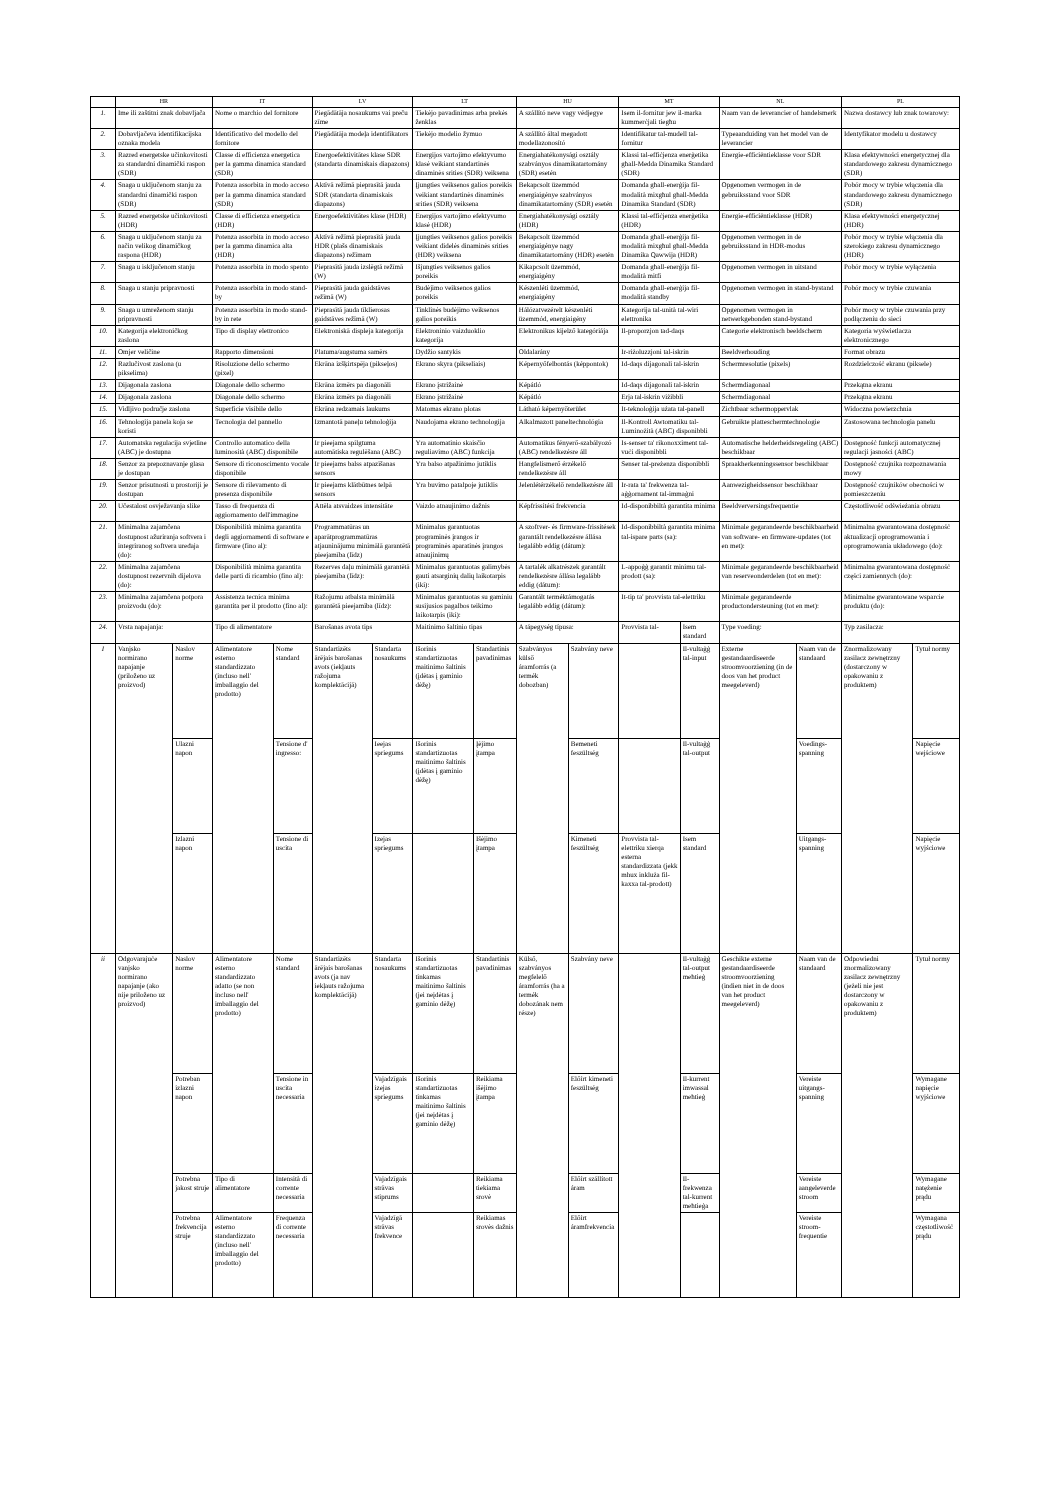| | HR | | IT | | LV | | LT | | HU | | MT | | NL | | PL | |
| --- | --- | --- | --- | --- | --- | --- | --- | --- | --- | --- | --- | --- | --- | --- | --- | --- |
| 1. | Ime ili zaštitni znak dobavljača | | Nome o marchio del fornitore | | Piegādātāja nosaukums vai preču zīme | | Tiekėjo pavadinimas arba prekės ženklas | | A szállító neve vagy védjegye | | Isem il-fornitur jew il-marka kummerċjali tiegħu | | Naam van de leverancier of handelsmerk | | Nazwa dostawcy lub znak towarowy: | |
| 2. | Dobavljačeva identifikacijska oznaka modela | | Identificativo del modello del fornitore | | Piegādātāja modeļa identifikators | | Tiekėjo modelio žymuo | | A szállító által megadott modellazonosító | | Identifikatur tal-mudell tal-fornitur | | Typeaanduiding van het model van de leverancier | | Identyfikator modelu u dostawcy | |
| 3. | Razred energetske učinkovitosti za standardni dinamički raspon (SDR) | | Classe di efficienza energetica per la gamma dinamica standard (SDR) | | Energoefektivitātes klase SDR (standarta dinamiskais diapazons) | | Energijos vartojimo efektyvumo klasė veikiant standartinės dinaminės srities (SDR) veiksena | | Energiahatékonysági osztály szabványos dinamikatartomány (SDR) esetén | | Klassi tal-effiċjenza enerġetika għall-Medda Dinamika Standard (SDR) | | Energie-efficiëntieklasse voor SDR | | Klasa efektywności energetycznej dla standardowego zakresu dynamicznego (SDR) | |
| 4. | Snaga u uključenom stanju za standardni dinamički raspon (SDR) | | Potenza assorbita in modo acceso per la gamma dinamica standard (SDR) | | Aktīvā režīmā pieprasītā jauda SDR (standarta dinamiskais diapazons) | | Įjungties veiksenos galios poreikis veikiant standartinės dinaminės srities (SDR) veiksena | | Bekapcsolt üzemmód energiaigénye szabványos dinamikatartomány (SDR) esetén | | Domanda għall-enerġija fil-modalità mixgħul għall-Medda Dinamika Standard (SDR) | | Opgenomen vermogen in de gebruiksstand voor SDR | | Pobór mocy w trybie włączenia dla standardowego zakresu dynamicznego (SDR) | |
| 5. | Razred energetske učinkovitosti (HDR) | | Classe di efficienza energetica (HDR) | | Energoefektivitātes klase (HDR) | | Energijos vartojimo efektyvumo klasė (HDR) | | Energiahatékonysági osztály (HDR) | | Klassi tal-effiċjenza enerġetika (HDR) | | Energie-efficiëntieklasse (HDR) | | Klasa efektywności energetycznej (HDR) | |
| 6. | Snaga u uključenom stanju za način velikog dinamičkog raspona (HDR) | | Potenza assorbita in modo acceso per la gamma dinamica alta (HDR) | | Aktīvā režīmā pieprasītā jauda HDR (plašs dinamiskais diapazons) režīmam | | Įjungties veiksenos galios poreikis veikiant didelės dinaminės srities (HDR) veiksena | | Bekapcsolt üzemmód energiaigénye nagy dinamikatartomány (HDR) esetén | | Domanda għall-enerġija fil-modalità mixgħul għall-Medda Dinamika Qawwija (HDR) | | Opgenomen vermogen in de gebruiksstand in HDR-modus | | Pobór mocy w trybie włączenia dla szerokiego zakresu dynamicznego (HDR) | |
| 7. | Snaga u isključenom stanju | | Potenza assorbita in modo spento | | Pieprasītā jauda izslēgtā režīmā (W) | | Išjungties veiksenos galios poreikis | | Kikapcsolt üzemmód, energiaigény | | Domanda għall-enerġija fil-modalità mitfi | | Opgenomen vermogen in uitstand | | Pobór mocy w trybie wyłączenia | |
| 8. | Snaga u stanju pripravnosti | | Potenza assorbita in modo stand-by | | Pieprasītā jauda gaidstāves režīmā (W) | | Budėjimo veiksenos galios poreikis | | Készenléti üzemmód, energiaigény | | Domanda għall-enerġija fil-modalità standby | | Opgenomen vermogen in stand-bystand | | Pobór mocy w trybie czuwania | |
| 9. | Snaga u umreženom stanju pripravnosti | | Potenza assorbita in modo stand-by in rete | | Pieprasītā jauda tīklierosas gaidstāves režīmā (W) | | Tinklinės budėjimo veiksenos galios poreikis | | Hálózatvezérelt készenléti üzemmód, energiaigény | | Kategorija tal-unità tal-wiri elettronika | | Opgenomen vermogen in netwerkgebonden stand-bystand | | Pobór mocy w trybie czuwania przy podłączeniu do sieci | |
| 10. | Kategorija elektroničkog zaslona | | Tipo di display elettronico | | Elektroniskā displeja kategorija | | Elektroninio vaizduoklio kategorija | | Elektronikus kijelző kategóriája | | Il-proporzjon tad-daqs | | Categorie elektronisch beeldscherm | | Kategoria wyświetlacza elektronicznego | |
| 11. | Omjer veličine | | Rapporto dimensioni | | Platuma/augstuma samērs | | Dydžio santykis | | Oldalarány | | Ir-riżoluzzjoni tal-iskrin | | Beeldverhouding | | Format obrazu | |
| 12. | Razlučivost zaslona (u pikselima) | | Risoluzione dello schermo (pixel) | | Ekrāna izšķirtspēja (pikseļos) | | Ekrano skyra (pikseliais) | | Képernyőfelbontás (képpontok) | | Id-daqs dijagonali tal-iskrin | | Schermresolutie (pixels) | | Rozdzielczość ekranu (piksele) | |
| 13. | Dijagonala zaslona | | Diagonale dello schermo | | Ekrāna izmērs pa diagonāli | | Ekrano įstrižainė | | Képátló | | Id-daqs dijagonali tal-iskrin | | Schermdiagonaal | | Przekątna ekranu | |
| 14. | Dijagonala zaslona | | Diagonale dello schermo | | Ekrāna izmērs pa diagonāli | | Ekrano įstrižainė | | Képátló | | Erja tal-iskrin viżibbli | | Schermdiagonaal | | Przekątna ekranu | |
| 15. | Vidljivo područje zaslona | | Superficie visibile dello | | Ekrāna redzamais laukums | | Matomas ekrano plotas | | Látható képernyőterület | | It-teknoloġija użata tal-panell | | Zichtbaar schermoppervlak | | Widoczna powierzchnia | |
| 16. | Tehnologija panela koja se koristi | | Tecnologia del pannello | | Izmantotā paneļu tehnoloģija | | Naudojama ekrano technologija | | Alkalmazott paneltechnológia | | Il-Kontroll Awtomatiku tal-Luminożità (ABC) disponibbli | | Gebruikte platteschermtechnologie | | Zastosowana technologia panelu | |
| 17. | Automatska regulacija svjetline (ABC) je dostupna | | Controllo automatico della luminosità (ABC) disponibile | | Ir pieejama spilgtuma automātiska regulēšana (ABC) | | Yra automatinio skaisčio reguliavimo (ABC) funkcija | | Automatikus fényerő-szabályozó (ABC) rendelkezésre áll | | Is-senser ta' rikonoxximent tal-vuċi disponibbli | | Automatische helderheidsregeling (ABC) beschikbaar | | Dostępność funkcji automatycznej regulacji jasności (ABC) | |
| 18. | Senzor za prepoznavanje glasa je dostupan | | Sensore di riconoscimento vocale disponibile | | Ir pieejams balss atpazīšanas sensors | | Yra balso atpažinimo jutiklis | | Hangfelismerő érzékelő rendelkezésre áll | | Senser tal-preżenza disponibbli | | Spraakherkenningssensor beschikbaar | | Dostępność czujnika rozpoznawania mowy | |
| 19. | Senzor prisutnosti u prostoriji je dostupan | | Sensore di rilevamento di presenza disponibile | | Ir pieejams klātbūtnes telpā sensors | | Yra buvimo patalpoje jutiklis | | Jelenlétérzékelő rendelkezésre áll | | Ir-rata ta' frekwenza tal-aġġornament tal-immaġni | | Aanwezigheidssensor beschikbaar | | Dostępność czujników obecności w pomieszczeniu | |
| 20. | Učestalost osvježavanja slike | | Tasso di frequenza di aggiornamento dell'immagine | | Attēla atsvaidzes intensitāte | | Vaizdo atnaujinimo dažnis | | Képfrissítési frekvencia | | Id-disponibbiltà garantita minima | | Beeldverversingsfrequentie | | Częstotliwość odświeżania obrazu | |
| 21. | Minimalna zajamčena dostupnost ažuriranja softvera i integriranog softvera uređaja (do): | | Disponibilità minima garantita degli aggiornamenti di software e firmware (fino al): | | Programmatūras un aparātprogrammatūras atjauninājumu minimālā garantētā pieejamība (līdz) | | Minimalus garantuotas programinės įrangos ir programinės aparatinės įrangos atnaujinimų | | A szoftver- és firmware-frissítések garantált rendelkezésre állása legalább eddig (dátum): | | Id-disponibbiltà garantita minima tal-ispare parts (sa): | | Minimale gegarandeerde beschikbaarheid van software- en firmware-updates (tot en met): | | Minimalna gwarantowana dostępność aktualizacji oprogramowania i oprogramowania układowego (do): | |
| 22. | Minimalna zajamčena dostupnost rezervnih dijelova (do): | | Disponibilità minima garantita delle parti di ricambio (fino al): | | Rezerves daļu minimālā garantētā pieejamība (līdz): | | Minimalus garantuotas galimybės gauti atsarginių dalių laikotarpis (iki): | | A tartalék alkatrészek garantált rendelkezésre állása legalább eddig (dátum): | | L-appoġġ garantit minimu tal-prodott (sa): | | Minimale gegarandeerde beschikbaarheid van reserveonderdelen (tot en met): | | Minimalna gwarantowana dostępność części zamiennych (do): | |
| 23. | Minimalna zajamčena potpora proizvodu (do): | | Assistenza tecnica minima garantita per il prodotto (fino al): | | Ražojumu atbalsta minimālā garantētā pieejamība (līdz): | | Minimalus garantuotas su gaminiu susijusios pagalbos teikimo laikotarpis (iki): | | Garantált terméktámogatás legalább eddig (dátum): | | It-tip ta' provvista tal-elettriku | | Minimale gegarandeerde productondersteuning (tot en met): | | Minimalne gwarantowane wsparcie produktu (do): | |
| 24. | Vrsta napajanja: | | Tipo di alimentatore | | Barošanas avota tips | | Maitinimo šaltinio tipas | | A tápegység típusa: | | Provvista tal- | Isem standard | Type voeding: | | Typ zasilacza: | |
| I | Vanjsko normirano napajanje (priloženo uz proizvod) | Naslov norme | Alimentatore esterno standardizzato (incluso nell' imballaggio del prodotto) | Nome standard | Standartizēts ārējais barošanas avots (iekļauts ražojuma komplektācijā) | Standarta nosaukums | Išorinis standartizuotas maitinimo šaltinis (įdėtas į gaminio dėžę) | Standartinis pavadinimas | Szabványos külső áramforrás (a termék dobozban) | Szabvány neve | | Il-vultaġġ tal-input | Externe gestandaardiseerde stroomvoorziening (in de doos van het product meegeleverd) | Naam van de standaard | Znormalizowany zasilacz zewnętrzny (dostarczony w opakowaniu z produktem) | Tytuł normy |
| | | Ulazni napon | | Tensione d' ingresso: | | Ieejas spriegums | Išorinis standartizuotas maitinimo šaltinis (įdėtas į gaminio dėžę) | Įėjimo įtampa | | Bemeneti feszültség | | Il-vultaġġ tal-output | | Voedings-spanning | | Napięcie wejściowe |
| | | Izlazni napon | | Tensione di uscita | | Izejas spriegums | | Išėjimo įtampa | | Kimeneti feszültség | Provvista tal-elettriku xierqa esterna standardizzata (jekk mhux inkluża fil-kaxxa tal-prodott) | Isem standard | | Uitgangs-spanning | | Napięcie wyjściowe |
| ii | Odgovarajuće vanjsko normirano napajanje (ako nije priloženo uz proizvod) | Naslov norme | Alimentatore esterno standardizzato adatto (se non incluso nell' imballaggio del prodotto) | Nome standard | Standartizēts ārējais barošanas avots (ja nav iekļauts ražojuma komplektācijā) | Standarta nosaukums | Išorinis standartizuotas tinkamas maitinimo šaltinis (jei neįdėtas į gaminio dėžę) | Standartinis pavadinimas | Külső, szabványos megfelelő áramforrás (ha a termék dobozának nem része) | Szabvány neve | | Il-vultaġġ tal-output meħtieġ | Geschikte externe gestandaardiseerde stroomvoorziening (indien niet in de doos van het product meegeleverd) | Naam van de standaard | Odpowiedni znormalizowany zasilacz zewnętrzny (jeżeli nie jest dostarczony w opakowaniu z produktem) | Tytuł normy |
| | | Potreban izlazni napon | | Tensione in uscita necessaria | | Vajadzīgais izejas spriegums | Išorinis standartizuotas tinkamas maitinimo šaltinis (jei neįdėtas į gaminio dėžę) | Reikiama išėjimo įtampa | | Előírt kimeneti feszültség | | Il-kurrent imwassal meħtieġ | | Vereiste uitgangs-spanning | | Wymagane napięcie wyjściowe |
| | | Potrebna jakost struje | Tipo di alimentatore | Intensità di corrente necessaria | | Vajadzīgais strāvas stiprums | | Reikiama tiekiama srovė | | Előírt szállított áram | | Il-frekwenza tal-kurrent meħtieġa | | Vereiste aangeleverde stroom | | Wymagane natężenie prądu |
| | | Potrebna frekvencija struje | Alimentatore esterno standardizzato (incluso nell' imballaggio del prodotto) | Frequenza di corrente necessaria | | Vajadzīgā strāvas frekvence | | Reikiamas srovės dažnis | | Előírt áramfrekvencia | | | | Vereiste stroom-frequentie | | Wymagana częstotliwość prądu |